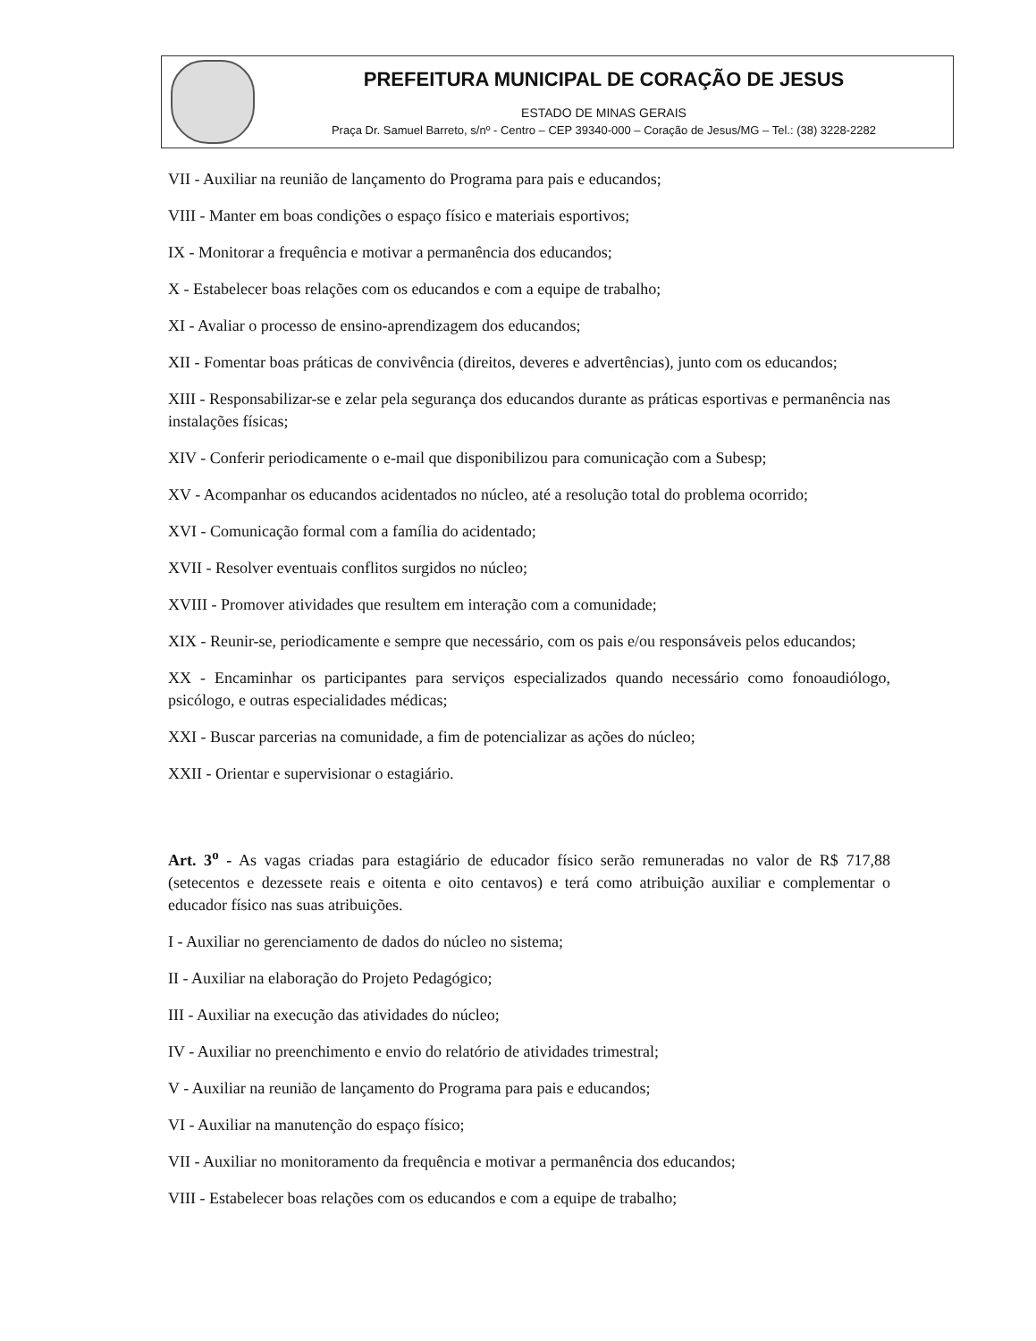PREFEITURA MUNICIPAL DE CORAÇÃO DE JESUS
ESTADO DE MINAS GERAIS
Praça Dr. Samuel Barreto, s/nº - Centro – CEP 39340-000 – Coração de Jesus/MG – Tel.: (38) 3228-2282
VII - Auxiliar na reunião de lançamento do Programa para pais e educandos;
VIII - Manter em boas condições o espaço físico e materiais esportivos;
IX - Monitorar a frequência e motivar a permanência dos educandos;
X - Estabelecer boas relações com os educandos e com a equipe de trabalho;
XI - Avaliar o processo de ensino-aprendizagem dos educandos;
XII - Fomentar boas práticas de convivência (direitos, deveres e advertências), junto com os educandos;
XIII - Responsabilizar-se e zelar pela segurança dos educandos durante as práticas esportivas e permanência nas instalações físicas;
XIV - Conferir periodicamente o e-mail que disponibilizou para comunicação com a Subesp;
XV - Acompanhar os educandos acidentados no núcleo, até a resolução total do problema ocorrido;
XVI - Comunicação formal com a família do acidentado;
XVII - Resolver eventuais conflitos surgidos no núcleo;
XVIII - Promover atividades que resultem em interação com a comunidade;
XIX - Reunir-se, periodicamente e sempre que necessário, com os pais e/ou responsáveis pelos educandos;
XX - Encaminhar os participantes para serviços especializados quando necessário como fonoaudiólogo, psicólogo, e outras especialidades médicas;
XXI - Buscar parcerias na comunidade, a fim de potencializar as ações do núcleo;
XXII - Orientar e supervisionar o estagiário.
Art. 3<sup>o</sup> - As vagas criadas para estagiário de educador físico serão remuneradas no valor de R$ 717,88 (setecentos e dezessete reais e oitenta e oito centavos) e terá como atribuição auxiliar e complementar o educador físico nas suas atribuições.
I - Auxiliar no gerenciamento de dados do núcleo no sistema;
II - Auxiliar na elaboração do Projeto Pedagógico;
III - Auxiliar na execução das atividades do núcleo;
IV - Auxiliar no preenchimento e envio do relatório de atividades trimestral;
V - Auxiliar na reunião de lançamento do Programa para pais e educandos;
VI - Auxiliar na manutenção do espaço físico;
VII - Auxiliar no monitoramento da frequência e motivar a permanência dos educandos;
VIII - Estabelecer boas relações com os educandos e com a equipe de trabalho;